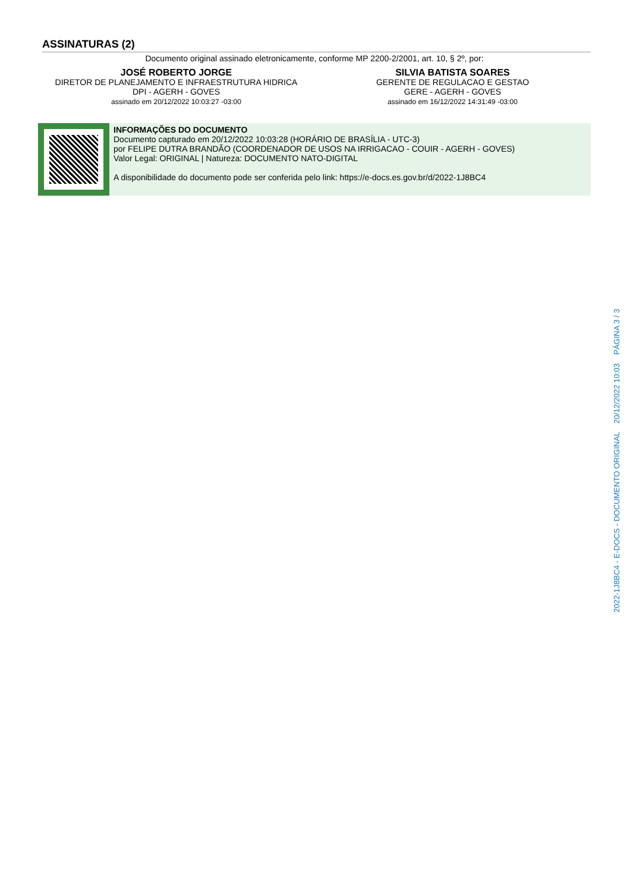ASSINATURAS (2)
Documento original assinado eletronicamente, conforme MP 2200-2/2001, art. 10, § 2º, por:
JOSÉ ROBERTO JORGE
DIRETOR DE PLANEJAMENTO E INFRAESTRUTURA HIDRICA
DPI - AGERH - GOVES
assinado em 20/12/2022 10:03:27 -03:00
SILVIA BATISTA SOARES
GERENTE DE REGULACAO E GESTAO
GERE - AGERH - GOVES
assinado em 16/12/2022 14:31:49 -03:00
INFORMAÇÕES DO DOCUMENTO
Documento capturado em 20/12/2022 10:03:28 (HORÁRIO DE BRASÍLIA - UTC-3)
por FELIPE DUTRA BRANDÃO (COORDENADOR DE USOS NA IRRIGACAO - COUIR - AGERH - GOVES)
Valor Legal: ORIGINAL | Natureza: DOCUMENTO NATO-DIGITAL
A disponibilidade do documento pode ser conferida pelo link: https://e-docs.es.gov.br/d/2022-1J8BC4
2022-1J8BC4 - E-DOCS - DOCUMENTO ORIGINAL 20/12/2022 10:03 PÁGINA 3 / 3